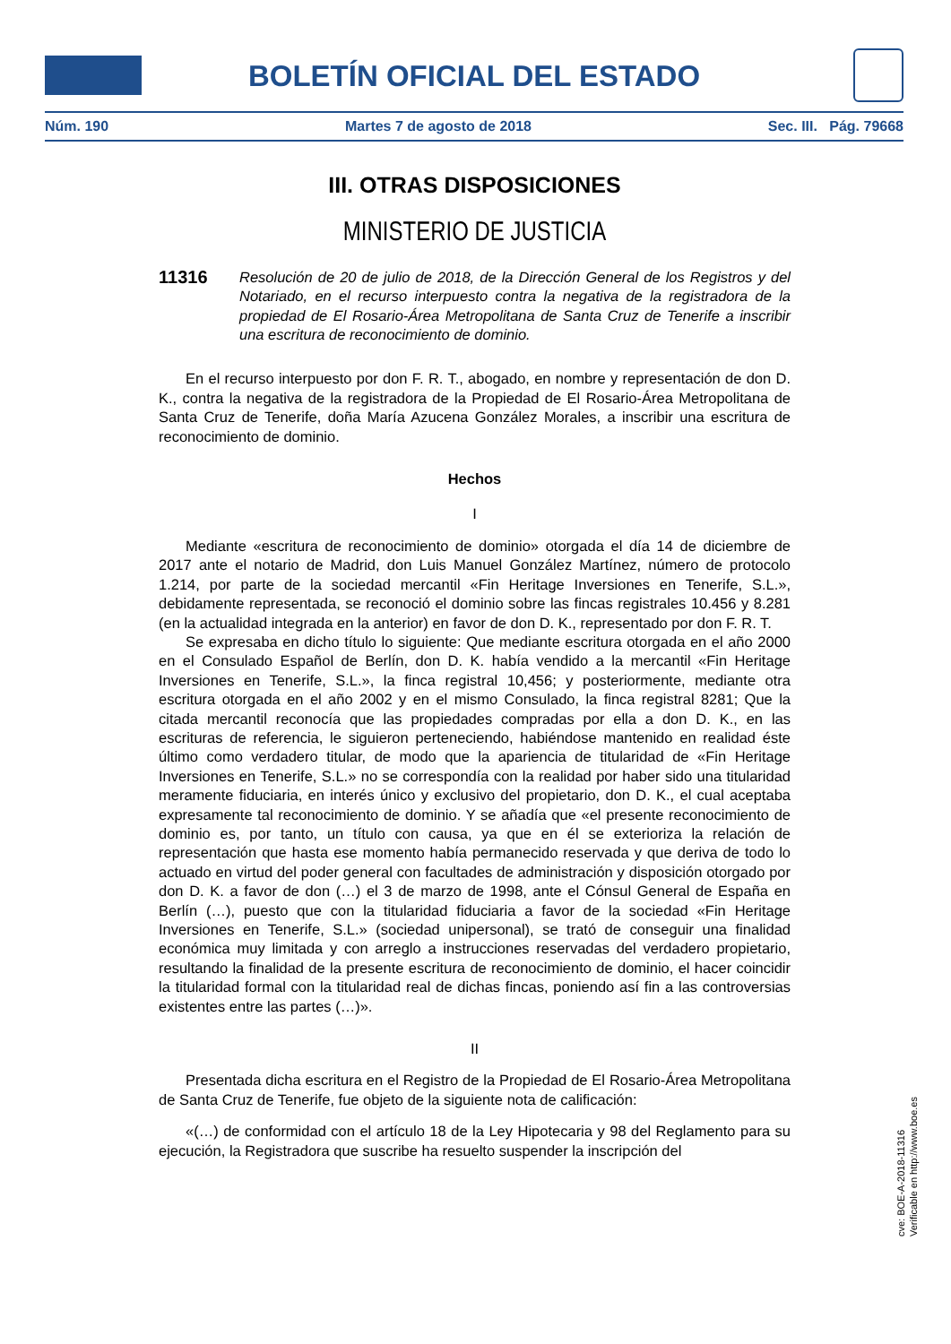BOLETÍN OFICIAL DEL ESTADO
Núm. 190 Martes 7 de agosto de 2018 Sec. III. Pág. 79668
III. OTRAS DISPOSICIONES
MINISTERIO DE JUSTICIA
11316
Resolución de 20 de julio de 2018, de la Dirección General de los Registros y del Notariado, en el recurso interpuesto contra la negativa de la registradora de la propiedad de El Rosario-Área Metropolitana de Santa Cruz de Tenerife a inscribir una escritura de reconocimiento de dominio.
En el recurso interpuesto por don F. R. T., abogado, en nombre y representación de don D. K., contra la negativa de la registradora de la Propiedad de El Rosario-Área Metropolitana de Santa Cruz de Tenerife, doña María Azucena González Morales, a inscribir una escritura de reconocimiento de dominio.
Hechos
I
Mediante «escritura de reconocimiento de dominio» otorgada el día 14 de diciembre de 2017 ante el notario de Madrid, don Luis Manuel González Martínez, número de protocolo 1.214, por parte de la sociedad mercantil «Fin Heritage Inversiones en Tenerife, S.L.», debidamente representada, se reconoció el dominio sobre las fincas registrales 10.456 y 8.281 (en la actualidad integrada en la anterior) en favor de don D. K., representado por don F. R. T.
Se expresaba en dicho título lo siguiente: Que mediante escritura otorgada en el año 2000 en el Consulado Español de Berlín, don D. K. había vendido a la mercantil «Fin Heritage Inversiones en Tenerife, S.L.», la finca registral 10,456; y posteriormente, mediante otra escritura otorgada en el año 2002 y en el mismo Consulado, la finca registral 8281; Que la citada mercantil reconocía que las propiedades compradas por ella a don D. K., en las escrituras de referencia, le siguieron perteneciendo, habiéndose mantenido en realidad éste último como verdadero titular, de modo que la apariencia de titularidad de «Fin Heritage Inversiones en Tenerife, S.L.» no se correspondía con la realidad por haber sido una titularidad meramente fiduciaria, en interés único y exclusivo del propietario, don D. K., el cual aceptaba expresamente tal reconocimiento de dominio. Y se añadía que «el presente reconocimiento de dominio es, por tanto, un título con causa, ya que en él se exterioriza la relación de representación que hasta ese momento había permanecido reservada y que deriva de todo lo actuado en virtud del poder general con facultades de administración y disposición otorgado por don D. K. a favor de don (…) el 3 de marzo de 1998, ante el Cónsul General de España en Berlín (…), puesto que con la titularidad fiduciaria a favor de la sociedad «Fin Heritage Inversiones en Tenerife, S.L.» (sociedad unipersonal), se trató de conseguir una finalidad económica muy limitada y con arreglo a instrucciones reservadas del verdadero propietario, resultando la finalidad de la presente escritura de reconocimiento de dominio, el hacer coincidir la titularidad formal con la titularidad real de dichas fincas, poniendo así fin a las controversias existentes entre las partes (…)».
II
Presentada dicha escritura en el Registro de la Propiedad de El Rosario-Área Metropolitana de Santa Cruz de Tenerife, fue objeto de la siguiente nota de calificación:
«(…) de conformidad con el artículo 18 de la Ley Hipotecaria y 98 del Reglamento para su ejecución, la Registradora que suscribe ha resuelto suspender la inscripción del
cve: BOE-A-2018-11316
Verificable en http://www.boe.es